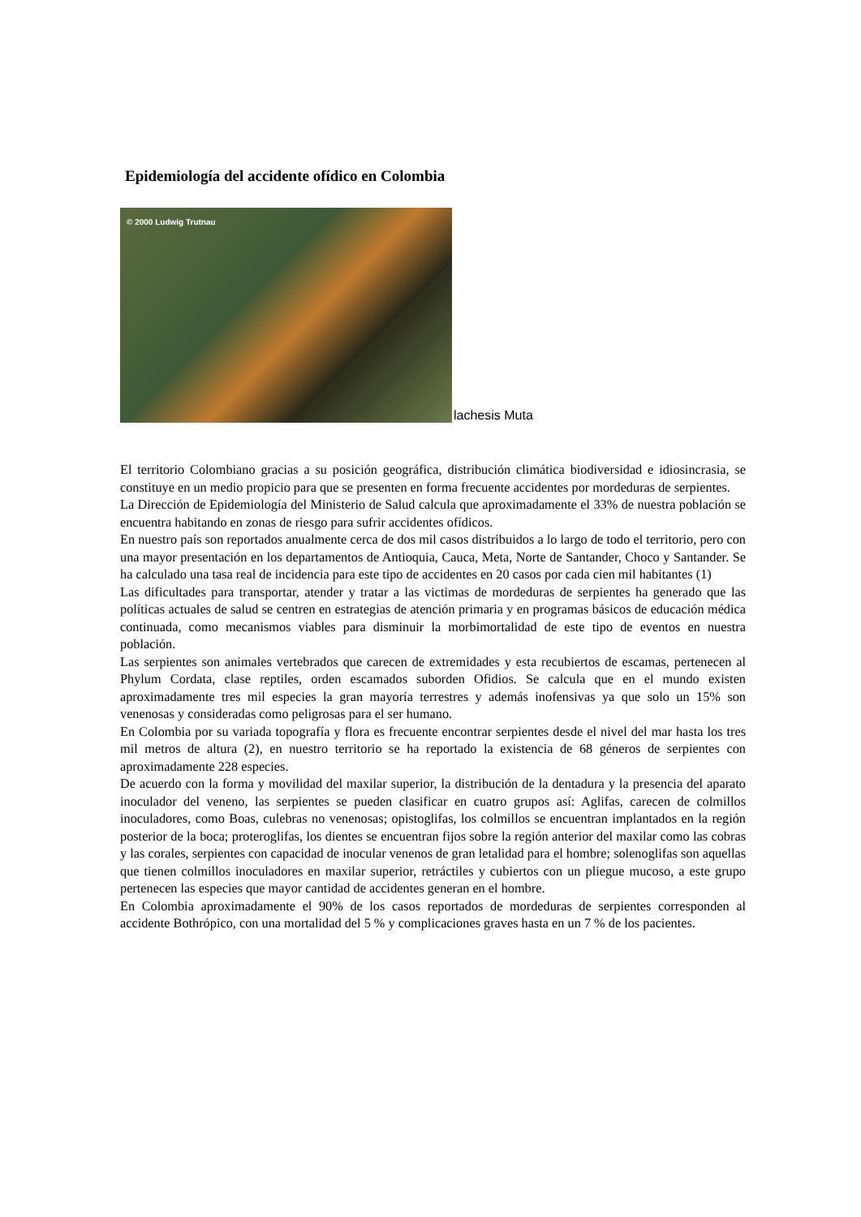Epidemiología del accidente ofídico en Colombia
© 2000 Ludwig Trutnau
lachesis Muta
El territorio Colombiano gracias a su posición geográfica, distribución climática biodiversidad e idiosincrasia, se constituye en un medio propicio para que se presenten en forma frecuente accidentes por mordeduras de serpientes.
La Dirección de Epidemiología del Ministerio de Salud calcula que aproximadamente el 33% de nuestra población se encuentra habitando en zonas de riesgo para sufrir accidentes ofídicos.
En nuestro país son reportados anualmente cerca de dos mil casos distribuidos a lo largo de todo el territorio, pero con una mayor presentación en los departamentos de Antioquia, Cauca, Meta, Norte de Santander, Choco y Santander. Se ha calculado una tasa real de incidencia para este tipo de accidentes en 20 casos por cada cien mil habitantes (1)
Las dificultades para transportar, atender y tratar a las victimas de mordeduras de serpientes ha generado que las políticas actuales de salud se centren en estrategias de atención primaria y en programas básicos de educación médica continuada, como mecanismos viables para disminuir la morbimortalidad de este tipo de eventos en nuestra población.
Las serpientes son animales vertebrados que carecen de extremidades y esta recubiertos de escamas, pertenecen al Phylum Cordata, clase reptiles, orden escamados suborden Ofidios. Se calcula que en el mundo existen aproximadamente tres mil especies la gran mayoría terrestres y además inofensivas ya que solo un 15% son venenosas y consideradas como peligrosas para el ser humano.
En Colombia por su variada topografía y flora es frecuente encontrar serpientes desde el nivel del mar hasta los tres mil metros de altura (2), en nuestro territorio se ha reportado la existencia de 68 géneros de serpientes con aproximadamente 228 especies.
De acuerdo con la forma y movilidad del maxilar superior, la distribución de la dentadura y la presencia del aparato inoculador del veneno, las serpientes se pueden clasificar en cuatro grupos así: Aglifas, carecen de colmillos inoculadores, como Boas, culebras no venenosas; opistoglifas, los colmillos se encuentran implantados en la región posterior de la boca; proteroglifas, los dientes se encuentran fijos sobre la región anterior del maxilar como las cobras y las corales, serpientes con capacidad de inocular venenos de gran letalidad para el hombre; solenoglifas son aquellas que tienen colmillos inoculadores en maxilar superior, retráctiles y cubiertos con un pliegue mucoso, a este grupo pertenecen las especies que mayor cantidad de accidentes generan en el hombre.
En Colombia aproximadamente el 90% de los casos reportados de mordeduras de serpientes corresponden al accidente Bothrópico, con una mortalidad del 5 % y complicaciones graves hasta en un 7 % de los pacientes.